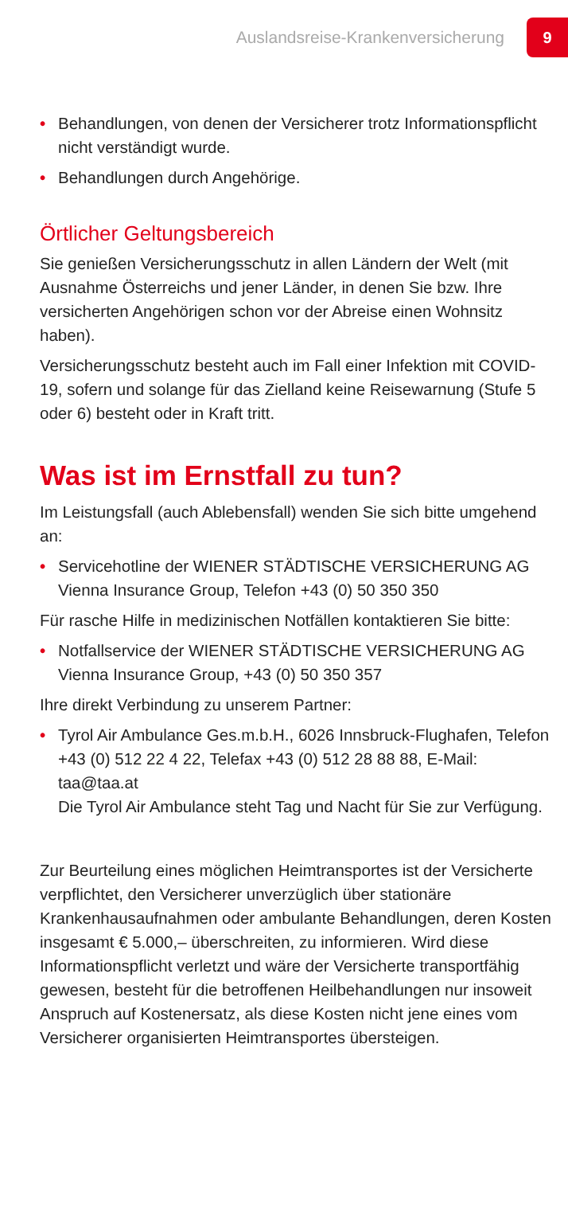Auslandsreise-Krankenversicherung
9
• Behandlungen, von denen der Versicherer trotz Informa­tionspflicht nicht verständigt wurde.
• Behandlungen durch Angehörige.
Örtlicher Geltungsbereich
Sie genießen Versicherungsschutz in allen Ländern der Welt (mit Ausnahme Österreichs und jener Länder, in denen Sie bzw. Ihre versicherten Angehörigen schon vor der Abreise einen Wohnsitz haben).
Versicherungsschutz besteht auch im Fall einer Infektion mit COVID-19, sofern und solange für das Zielland keine Reise­warnung (Stufe 5 oder 6) besteht oder in Kraft tritt.
Was ist im Ernstfall zu tun?
Im Leistungsfall (auch Ablebensfall) wenden Sie sich bitte um­gehend an:
• Servicehotline der WIENER STÄDTISCHE VERSICHERUNG AG Vienna Insurance Group, Telefon +43 (0) 50 350 350
Für rasche Hilfe in medizinischen Notfällen kontaktieren Sie bitte:
• Notfallservice der WIENER STÄDTISCHE VERSICHERUNG AG Vienna Insurance Group, +43 (0) 50 350 357
Ihre direkt Verbindung zu unserem Partner:
• Tyrol Air Ambulance Ges.m.b.H., 6026 Innsbruck-Flughafen, Telefon +43 (0) 512 22 4 22, Telefax +43 (0) 512 28 88 88, E-Mail: taa@taa.at
Die Tyrol Air Ambulance steht Tag und Nacht für Sie zur Ver­fügung.
Zur Beurteilung eines möglichen Heimtransportes ist der Versicherte verpflichtet, den Versicherer unverzüglich über stationäre Krankenhausaufnahmen oder ambulante Behand­lungen, deren Kosten insgesamt € 5.000,– überschreiten, zu informieren. Wird diese Informationspflicht verletzt und wäre der Versicherte transportfähig gewesen, besteht für die betroffenen Heilbehandlungen nur insoweit Anspruch auf Kostenersatz, als diese Kosten nicht jene eines vom Versicherer organisierten Heimtransportes übersteigen.